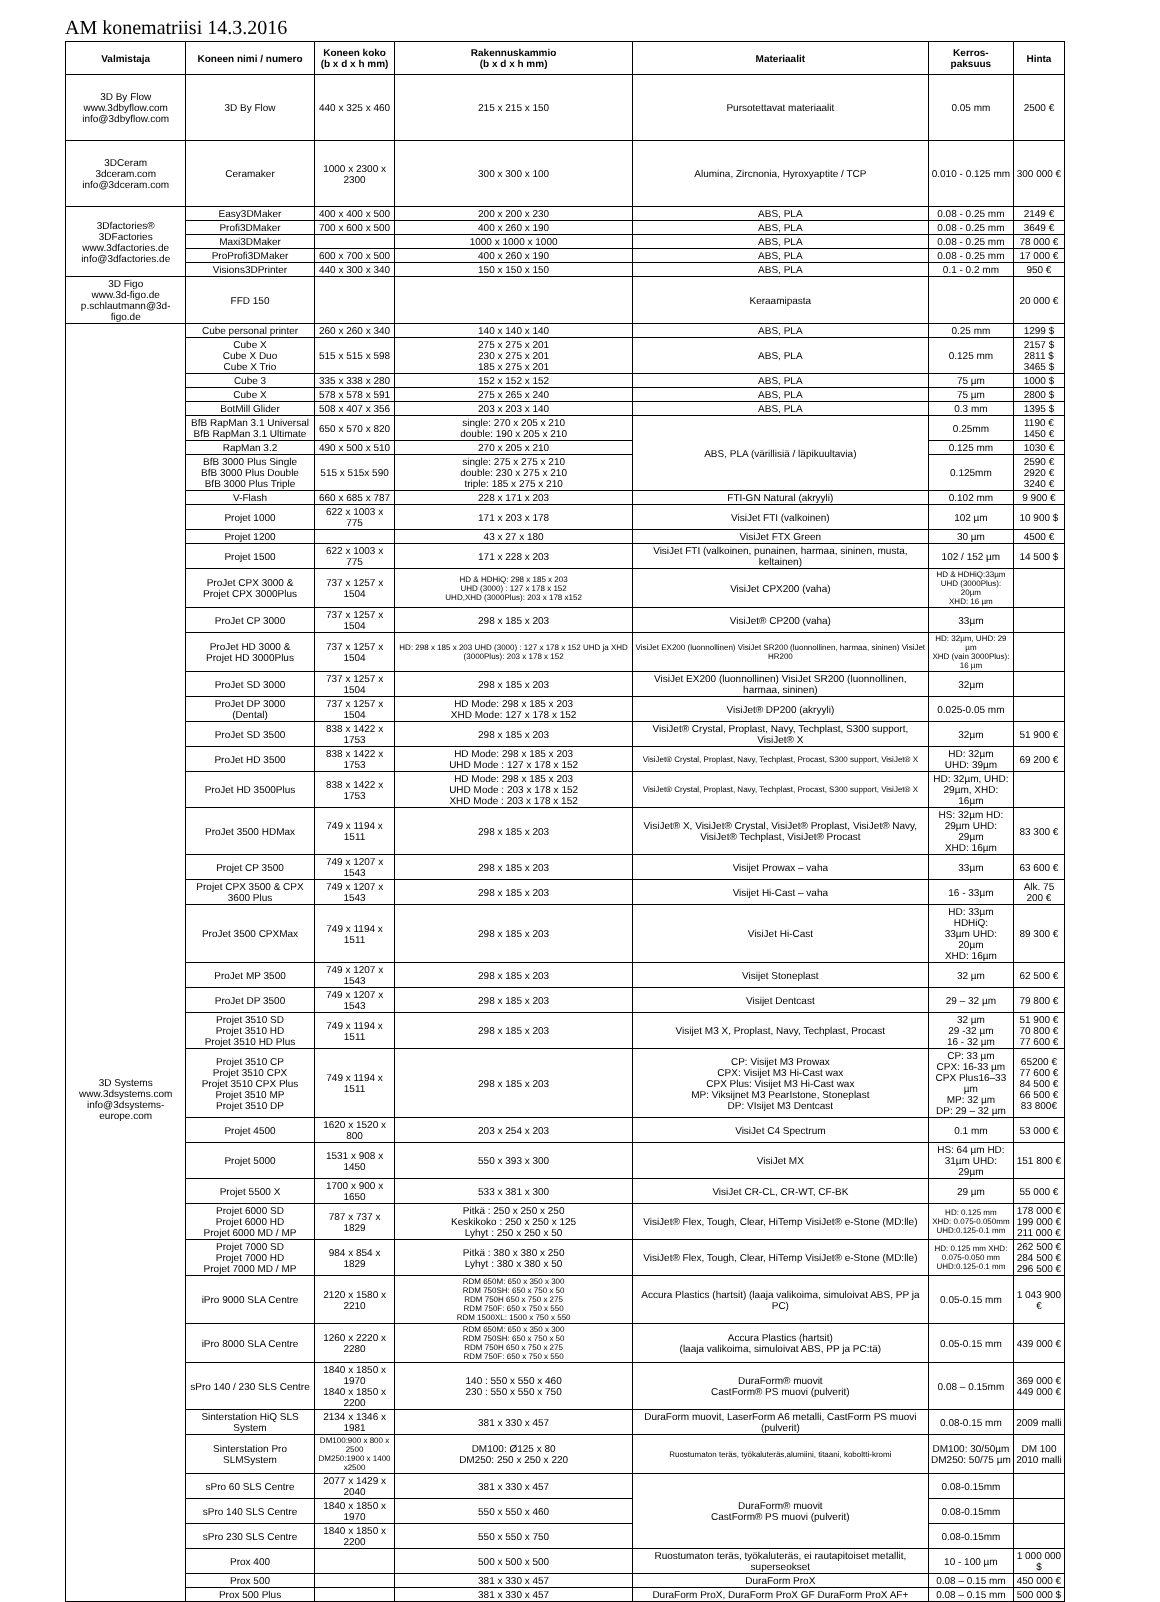AM konematriisi 14.3.2016
| Valmistaja | Koneen nimi / numero | Koneen koko (b x d x h mm) | Rakennuskammio (b x d x h mm) | Materiaalit | Kerros- paksuus | Hinta |
| --- | --- | --- | --- | --- | --- | --- |
| 3D By Flow www.3dbyflow.com info@3dbyflow.com | 3D By Flow | 440 x 325 x 460 | 215 x 215 x 150 | Pursotettavat materiaalit | 0.05 mm | 2500 € |
| 3DCeram 3dceram.com info@3dceram.com | Ceramaker | 1000 x 2300 x 2300 | 300 x 300 x 100 | Alumina, Zircnonia, Hyroxyaptite / TCP | 0.010 - 0.125 mm | 300 000 € |
| 3Dfactories® 3DFactories www.3dfactories.de info@3dfactories.de | Easy3DMaker | 400 x 400 x 500 | 200 x 200 x 230 | ABS, PLA | 0.08 - 0.25 mm | 2149 € |
| | Profi3DMaker | 700 x 600 x 500 | 400 x 260 x 190 | ABS, PLA | 0.08 - 0.25 mm | 3649 € |
| | Maxi3DMaker | | 1000 x 1000 x 1000 | ABS, PLA | 0.08 - 0.25 mm | 78 000 € |
| | ProProfi3DMaker | 600 x 700 x 500 | 400 x 260 x 190 | ABS, PLA | 0.08 - 0.25 mm | 17 000 € |
| | Visions3DPrinter | 440 x 300 x 340 | 150 x 150 x 150 | ABS, PLA | 0.1 - 0.2 mm | 950 € |
| 3D Figo www.3d-figo.de p.schlautmann@3d-figo.de | FFD 150 | | | Keraamipasta | | 20 000 € |
| 3D Systems www.3dsystems.com info@3dsystems-europe.com | Cube personal printer | 260 x 260 x 340 | 140 x 140 x 140 | ABS, PLA | 0.25 mm | 1299 $ |
| | Cube X Cube X Duo Cube X Trio | 515 x 515 x 598 | 275 x 275 x 201 230 x 275 x 201 185 x 275 x 201 | ABS, PLA | 0.125 mm | 2157 $ 2811 $ 3465 $ |
| | Cube 3 | 335 x 338 x 280 | 152 x 152 x 152 | ABS, PLA | 75 µm | 1000 $ |
| | Cube X | 578 x 578 x 591 | 275 x 265 x 240 | ABS, PLA | 75 µm | 2800 $ |
| | BotMill Glider | 508 x 407 x 356 | 203 x 203 x 140 | ABS, PLA | 0.3 mm | 1395 $ |
| | BfB RapMan 3.1 Universal BfB RapMan 3.1 Ultimate | 650 x 570 x 820 | single: 270 x 205 x 210 double: 190 x 205 x 210 | ABS, PLA (värillisiä / läpikuultavia) | 0.25mm | 1190 € 1450 € |
| | RapMan 3.2 | 490 x 500 x 510 | 270 x 205 x 210 | | 0.125 mm | 1030 € |
| | BfB 3000 Plus Single BfB 3000 Plus Double BfB 3000 Plus Triple | 515 x 515x 590 | single: 275 x 275 x 210 double: 230 x 275 x 210 triple: 185 x 275 x 210 | | 0.125mm | 2590 € 2920 € 3240 € |
| | V-Flash | 660 x 685 x 787 | 228 x 171 x 203 | FTI-GN Natural (akryyli) | 0.102 mm | 9 900 € |
| | Projet 1000 | 622 x 1003 x 775 | 171 x 203 x 178 | VisiJet FTI (valkoinen) | 102 µm | 10 900 $ |
| | Projet 1200 | | 43 x 27 x 180 | VisiJet FTX Green | 30 µm | 4500 € |
| | Projet 1500 | 622 x 1003 x 775 | 171 x 228 x 203 | VisiJet FTI (valkoinen, punainen, harmaa, sininen, musta, keltainen) | 102 / 152 µm | 14 500 $ |
| | ProJet CPX 3000 & Projet CPX 3000Plus | 737 x 1257 x 1504 | HD & HDHiQ: 298 x 185 x 203 UHD (3000) : 127 x 178 x 152 UHD,XHD (3000Plus): 203 x 178 x152 | VisiJet CPX200 (vaha) | HD & HDHiQ:33µm UHD (3000Plus): 20µm XHD: 16 µm | |
| | ProJet CP 3000 | 737 x 1257 x 1504 | 298 x 185 x 203 | VisiJet® CP200 (vaha) | 33µm | |
| | ProJet HD 3000 & Projet HD 3000Plus | 737 x 1257 x 1504 | HD: 298 x 185 x 203 UHD (3000) : 127 x 178 x 152 UHD ja XHD (3000Plus): 203 x 178 x 152 | VisiJet EX200 (luonnollinen) VisiJet SR200 (luonnollinen, harmaa, sininen) VisiJet HR200 | HD: 32µm, UHD: 29 µm XHD (vain 3000Plus): 16 µm | |
| | ProJet SD 3000 | 737 x 1257 x 1504 | 298 x 185 x 203 | VisiJet EX200 (luonnollinen) VisiJet SR200 (luonnollinen, harmaa, sininen) | 32µm | |
| | ProJet DP 3000 (Dental) | 737 x 1257 x 1504 | HD Mode: 298 x 185 x 203 XHD Mode: 127 x 178 x 152 | VisiJet® DP200 (akryyli) | 0.025-0.05 mm | |
| | ProJet SD 3500 | 838 x 1422 x 1753 | 298 x 185 x 203 | VisiJet® Crystal, Proplast, Navy, Techplast, S300 support, VisiJet® X | 32µm | 51 900 € |
| | ProJet HD 3500 | 838 x 1422 x 1753 | HD Mode: 298 x 185 x 203 UHD Mode : 127 x 178 x 152 | VisiJet® Crystal, Proplast, Navy, Techplast, Procast, S300 support, VisiJet® X | HD: 32µm UHD: 39µm | 69 200 € |
| | ProJet HD 3500Plus | 838 x 1422 x 1753 | HD Mode: 298 x 185 x 203 UHD Mode : 203 x 178 x 152 XHD Mode : 203 x 178 x 152 | VisiJet® Crystal, Proplast, Navy, Techplast, Procast, S300 support, VisiJet® X | HD: 32µm, UHD: 29µm, XHD: 16µm | |
| | ProJet 3500 HDMax | 749 x 1194 x 1511 | 298 x 185 x 203 | VisiJet® X, VisiJet® Crystal, VisiJet® Proplast, VisiJet® Navy, VisiJet® Techplast, VisiJet® Procast | HS: 32µm HD: 29µm UHD: 29µm XHD: 16µm | 83 300 € |
| | Projet CP 3500 | 749 x 1207 x 1543 | 298 x 185 x 203 | Visijet Prowax – vaha | 33µm | 63 600 € |
| | Projet CPX 3500 & CPX 3600 Plus | 749 x 1207 x 1543 | 298 x 185 x 203 | Visijet Hi-Cast – vaha | 16 - 33µm | Alk. 75 200 € |
| | ProJet 3500 CPXMax | 749 x 1194 x 1511 | 298 x 185 x 203 | VisiJet Hi-Cast | HD: 33µm HDHiQ: 33µm UHD: 20µm XHD: 16µm | 89 300 € |
| | ProJet MP 3500 | 749 x 1207 x 1543 | 298 x 185 x 203 | Visijet Stoneplast | 32 µm | 62 500 € |
| | ProJet DP 3500 | 749 x 1207 x 1543 | 298 x 185 x 203 | Visijet Dentcast | 29 – 32 µm | 79 800 € |
| | Projet 3510 SD Projet 3510 HD Projet 3510 HD Plus | 749 x 1194 x 1511 | 298 x 185 x 203 | Visijet M3 X, Proplast, Navy, Techplast, Procast | 32 µm 29 -32 µm 16 - 32 µm | 51 900 € 70 800 € 77 600 € |
| | Projet 3510 CP Projet 3510 CPX Projet 3510 CPX Plus Projet 3510 MP Projet 3510 DP | 749 x 1194 x 1511 | 298 x 185 x 203 | CP: Visijet M3 Prowax CPX: Visijet M3 Hi-Cast wax CPX Plus: Visijet M3 Hi-Cast wax MP: Viksijnet M3 PearIstone, Stoneplast DP: VIsijet M3 Dentcast | CP: 33 µm CPX: 16-33 µm CPX Plus16–33 µm MP: 32 µm DP: 29 – 32 µm | 65200 € 77 600 € 84 500 € 66 500 € 83 800€ |
| | Projet 4500 | 1620 x 1520 x 800 | 203 x 254 x 203 | VisiJet C4 Spectrum | 0.1 mm | 53 000 € |
| | Projet 5000 | 1531 x 908 x 1450 | 550 x 393 x 300 | VisiJet MX | HS: 64 µm HD: 31µm UHD: 29µm | 151 800 € |
| | Projet 5500 X | 1700 x 900 x 1650 | 533 x 381 x 300 | VisiJet CR-CL, CR-WT, CF-BK | 29 µm | 55 000 € |
| | Projet 6000 SD Projet 6000 HD Projet 6000 MD / MP | 787 x 737 x 1829 | Pitkä : 250 x 250 x 250 Keskikoko : 250 x 250 x 125 Lyhyt : 250 x 250 x 50 | VisiJet® Flex, Tough, Clear, HiTemp VisiJet® e-Stone (MD:lle) | HD: 0.125 mm XHD: 0.075-0.050mm UHD:0.125-0.1 mm | 178 000 € 199 000 € 211 000 € |
| | Projet 7000 SD Projet 7000 HD Projet 7000 MD / MP | 984 x 854 x 1829 | Pitkä : 380 x 380 x 250 Lyhyt : 380 x 380 x 50 | VisiJet® Flex, Tough, Clear, HiTemp VisiJet® e-Stone (MD:lle) | HD: 0.125 mm XHD: 0.075-0.050 mm UHD:0.125-0.1 mm | 262 500 € 284 500 € 296 500 € |
| | iPro 9000 SLA Centre | 2120 x 1580 x 2210 | RDM 650M: 650 x 350 x 300 RDM 750SH: 650 x 750 x 50 RDM 750H 650 x 750 x 275 RDM 750F: 650 x 750 x 550 RDM 1500XL: 1500 x 750 x 550 | Accura Plastics (hartsit) (laaja valikoima, simuloivat ABS, PP ja PC) | 0.05-0.15 mm | 1 043 900 € |
| | iPro 8000 SLA Centre | 1260 x 2220 x 2280 | RDM 650M: 650 x 350 x 300 RDM 750SH: 650 x 750 x 50 RDM 750H 650 x 750 x 275 RDM 750F: 650 x 750 x 550 | Accura Plastics (hartsit) (laaja valikoima, simuloivat ABS, PP ja PC:tä) | 0.05-0.15 mm | 439 000 € |
| | sPro 140 / 230 SLS Centre | 1840 x 1850 x 1970 1840 x 1850 x 2200 | 140 : 550 x 550 x 460 230 : 550 x 550 x 750 | DuraForm® muovit CastForm® PS muovi (pulverit) | 0.08 – 0.15mm | 369 000 € 449 000 € |
| | Sinterstation HiQ SLS System | 2134 x 1346 x 1981 | 381 x 330 x 457 | DuraForm muovit, LaserForm A6 metalli, CastForm PS muovi (pulverit) | 0.08-0.15 mm | 2009 malli |
| | Sinterstation Pro SLMSystem | DM100:900 x 800 x 2500 DM250:1900 x 1400 x2500 | DM100: Ø125 x 80 DM250: 250 x 250 x 220 | Ruostumaton teräs, työkaluteräs,alumiini, titaani, koboltti-kromi | DM100: 30/50µm DM250: 50/75 µm | DM 100 2010 malli |
| | sPro 60 SLS Centre | 2077 x 1429 x 2040 | 381 x 330 x 457 | DuraForm® muovit CastForm® PS muovi (pulverit) | 0.08-0.15mm | |
| | sPro 140 SLS Centre | 1840 x 1850 x 1970 | 550 x 550 x 460 | | 0.08-0.15mm | |
| | sPro 230 SLS Centre | 1840 x 1850 x 2200 | 550 x 550 x 750 | | 0.08-0.15mm | |
| | Prox 400 | | 500 x 500 x 500 | Ruostumaton teräs, työkaluteräs, ei rautapitoiset metallit, superseokset | 10 - 100 µm | 1 000 000 $ |
| | Prox 500 | | 381 x 330 x 457 | DuraForm ProX | 0.08 – 0.15 mm | 450 000 € |
| | Prox 500 Plus | | 381 x 330 x 457 | DuraForm ProX, DuraForm ProX GF DuraForm ProX AF+ | 0.08 – 0.15 mm | 500 000 $ |